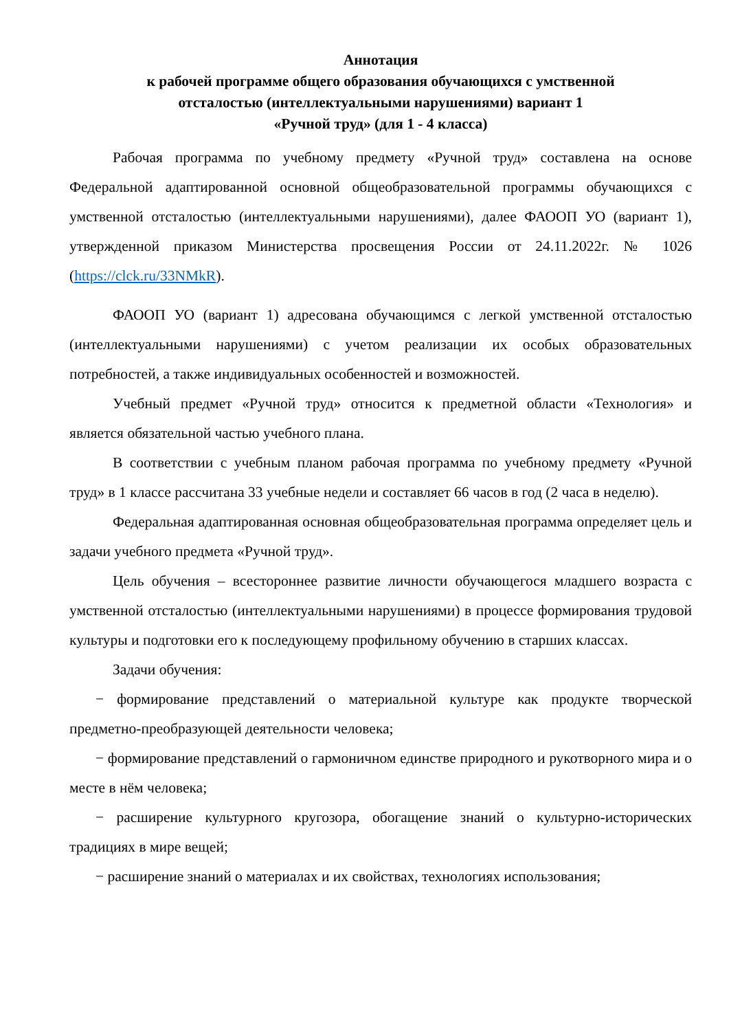Аннотация
к рабочей программе общего образования обучающихся с умственной
отсталостью (интеллектуальными нарушениями) вариант 1
«Ручной труд» (для 1 - 4 класса)
Рабочая программа по учебному предмету «Ручной труд» составлена на основе Федеральной адаптированной основной общеобразовательной программы обучающихся с умственной отсталостью (интеллектуальными нарушениями), далее ФАООП УО (вариант 1), утвержденной приказом Министерства просвещения России от 24.11.2022г. № 1026 (https://clck.ru/33NMkR).
ФАООП УО (вариант 1) адресована обучающимся с легкой умственной отсталостью (интеллектуальными нарушениями) с учетом реализации их особых образовательных потребностей, а также индивидуальных особенностей и возможностей.
Учебный предмет «Ручной труд» относится к предметной области «Технология» и является обязательной частью учебного плана.
В соответствии с учебным планом рабочая программа по учебному предмету «Ручной труд» в 1 классе рассчитана 33 учебные недели и составляет 66 часов в год (2 часа в неделю).
Федеральная адаптированная основная общеобразовательная программа определяет цель и задачи учебного предмета «Ручной труд».
Цель обучения – всестороннее развитие личности обучающегося младшего возраста с умственной отсталостью (интеллектуальными нарушениями) в процессе формирования трудовой культуры и подготовки его к последующему профильному обучению в старших классах.
Задачи обучения:
− формирование представлений о материальной культуре как продукте творческой предметно-преобразующей деятельности человека;
− формирование представлений о гармоничном единстве природного и рукотворного мира и о месте в нём человека;
− расширение культурного кругозора, обогащение знаний о культурно-исторических традициях в мире вещей;
− расширение знаний о материалах и их свойствах, технологиях использования;